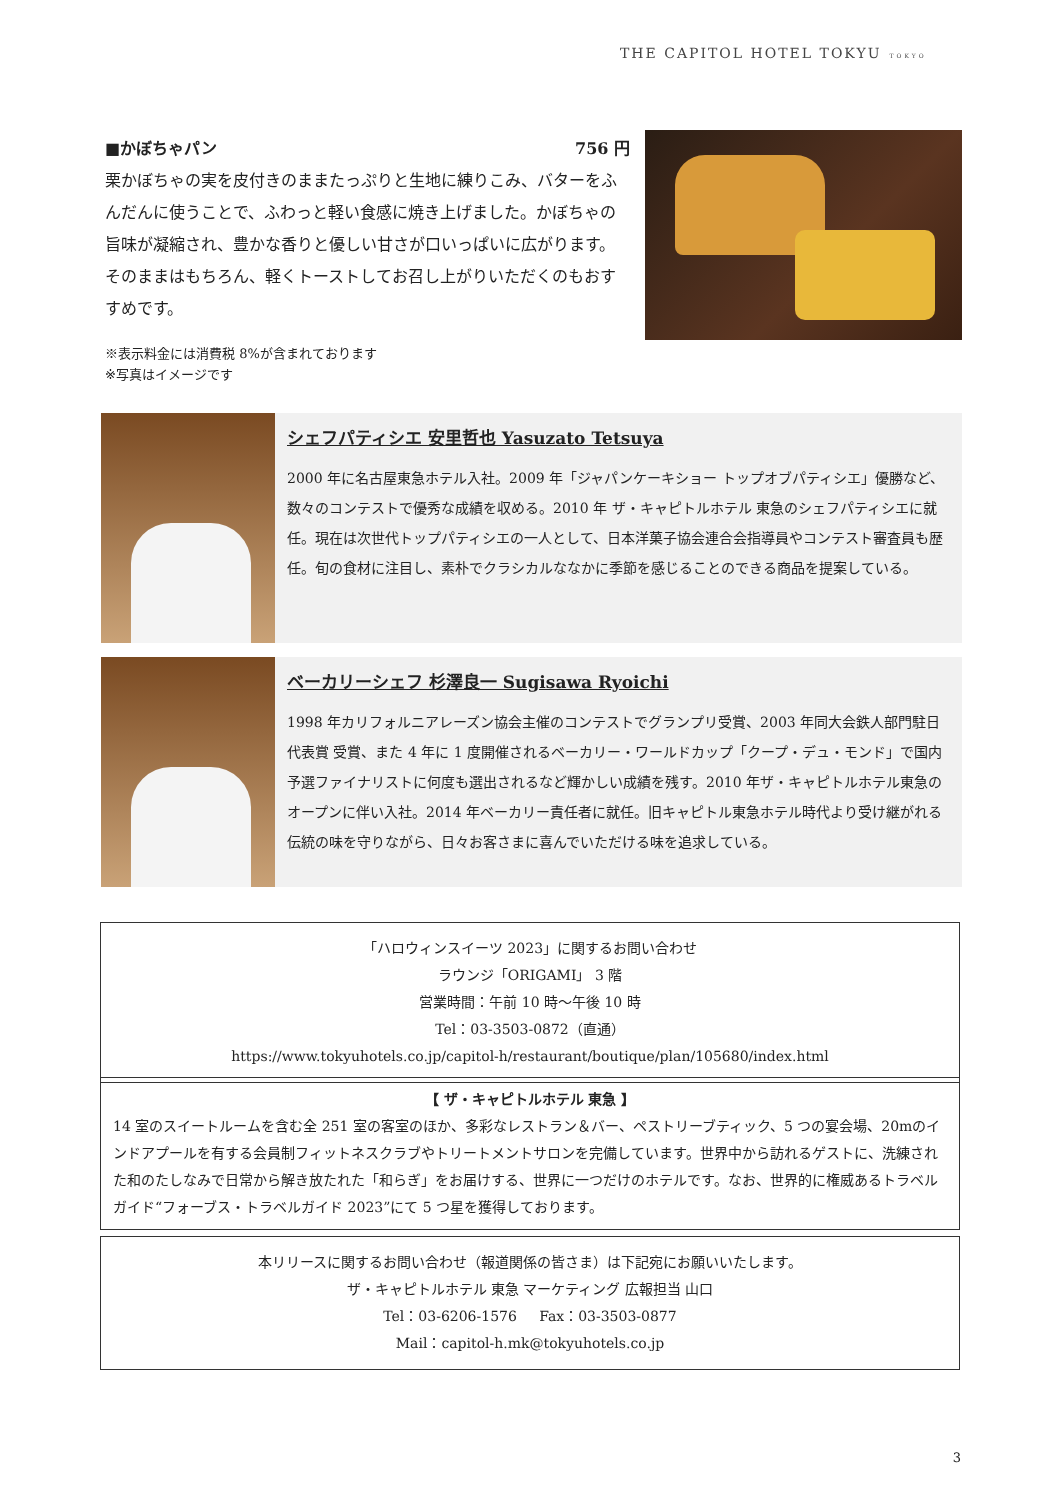THE CAPITOL HOTEL TOKYU TOKYO
■かぼちゃパン 756 円
栗かぼちゃの実を皮付きのままたっぷりと生地に練りこみ、バターをふんだんに使うことで、ふわっと軽い食感に焼き上げました。かぼちゃの旨味が凝縮され、豊かな香りと優しい甘さが口いっぱいに広がります。そのままはもちろん、軽くトーストしてお召し上がりいただくのもおすすめです。
※表示料金には消費税 8%が含まれております
※写真はイメージです
シェフパティシエ 安里哲也 Yasuzato Tetsuya
2000 年に名古屋東急ホテル入社。2009 年「ジャパンケーキショー トップオブパティシエ」優勝など、数々のコンテストで優秀な成績を収める。2010 年 ザ・キャピトルホテル 東急のシェフパティシエに就任。現在は次世代トップパティシエの一人として、日本洋菓子協会連合会指導員やコンテスト審査員も歴任。旬の食材に注目し、素朴でクラシカルななかに季節を感じることのできる商品を提案している。
ベーカリーシェフ 杉澤良一 Sugisawa Ryoichi
1998 年カリフォルニアレーズン協会主催のコンテストでグランプリ受賞、2003 年同大会鉄人部門駐日代表賞 受賞、また 4 年に 1 度開催されるベーカリー・ワールドカップ「クープ・デュ・モンド」で国内予選ファイナリストに何度も選出されるなど輝かしい成績を残す。2010 年ザ・キャピトルホテル東急のオープンに伴い入社。2014 年ベーカリー責任者に就任。旧キャピトル東急ホテル時代より受け継がれる伝統の味を守りながら、日々お客さまに喜んでいただける味を追求している。
「ハロウィンスイーツ 2023」に関するお問い合わせ
ラウンジ「ORIGAMI」 3 階
営業時間：午前 10 時～午後 10 時
Tel：03-3503-0872（直通）
https://www.tokyuhotels.co.jp/capitol-h/restaurant/boutique/plan/105680/index.html
【 ザ・キャピトルホテル 東急 】
14 室のスイートルームを含む全 251 室の客室のほか、多彩なレストラン＆バー、ペストリーブティック、5 つの宴会場、20mのインドアプールを有する会員制フィットネスクラブやトリートメントサロンを完備しています。世界中から訪れるゲストに、洗練された和のたしなみで日常から解き放たれた「和らぎ」をお届けする、世界に一つだけのホテルです。なお、世界的に権威あるトラベルガイド“フォーブス・トラベルガイド 2023”にて 5 つ星を獲得しております。
本リリースに関するお問い合わせ（報道関係の皆さま）は下記宛にお願いいたします。
ザ・キャピトルホテル 東急 マーケティング 広報担当 山口
Tel：03-6206-1576 Fax：03-3503-0877
Mail：capitol-h.mk@tokyuhotels.co.jp
3